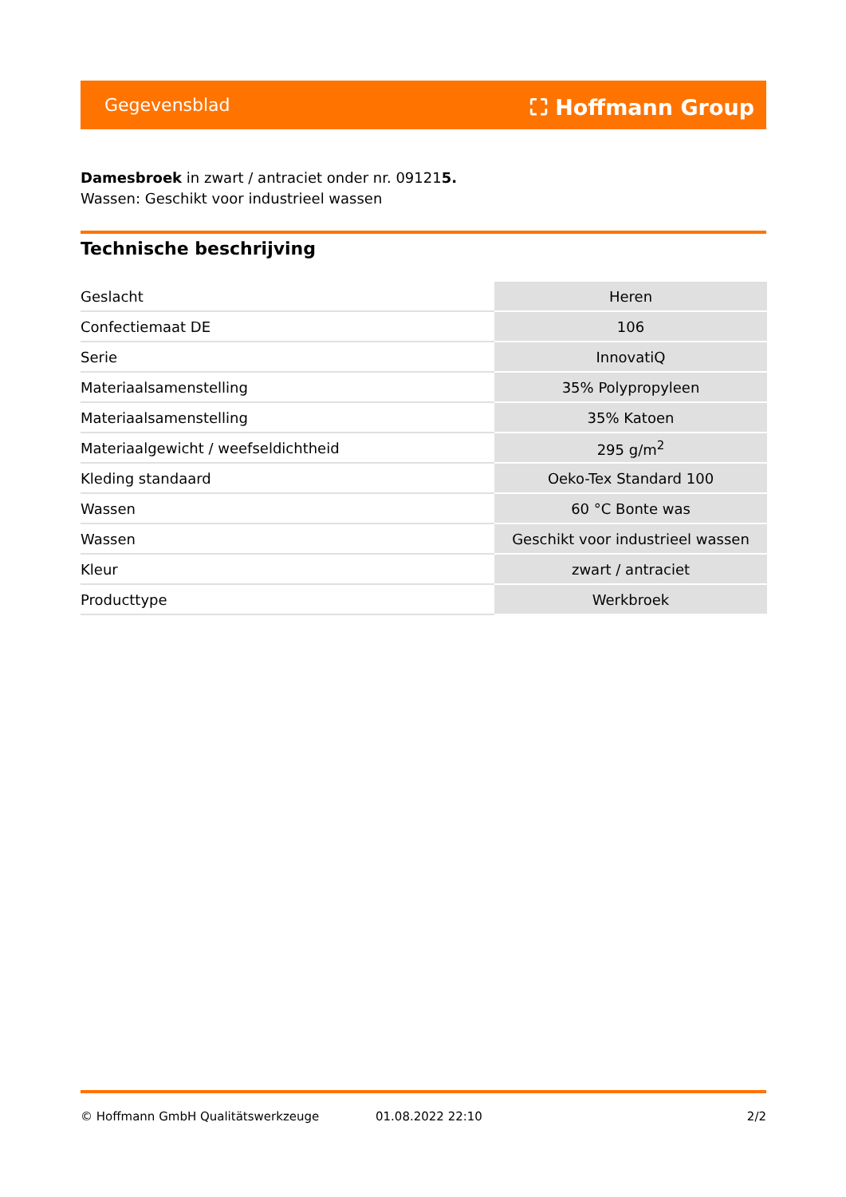Gegevensblad ⛶ Hoffmann Group
Damesbroek in zwart / antraciet onder nr. 091215.
Wassen: Geschikt voor industrieel wassen
Technische beschrijving
| Geslacht | Heren |
| Confectiemaat DE | 106 |
| Serie | InnovatiQ |
| Materiaalsamenstelling | 35% Polypropyleen |
| Materiaalsamenstelling | 35% Katoen |
| Materiaalgewicht / weefseldichtheid | 295 g/m<sup>2</sup> |
| Kleding standaard | Oeko-Tex Standard 100 |
| Wassen | 60 °C Bonte was |
| Wassen | Geschikt voor industrieel wassen |
| Kleur | zwart / antraciet |
| Producttype | Werkbroek |
© Hoffmann GmbH Qualitätswerkzeuge 01.08.2022 22:10 2/2